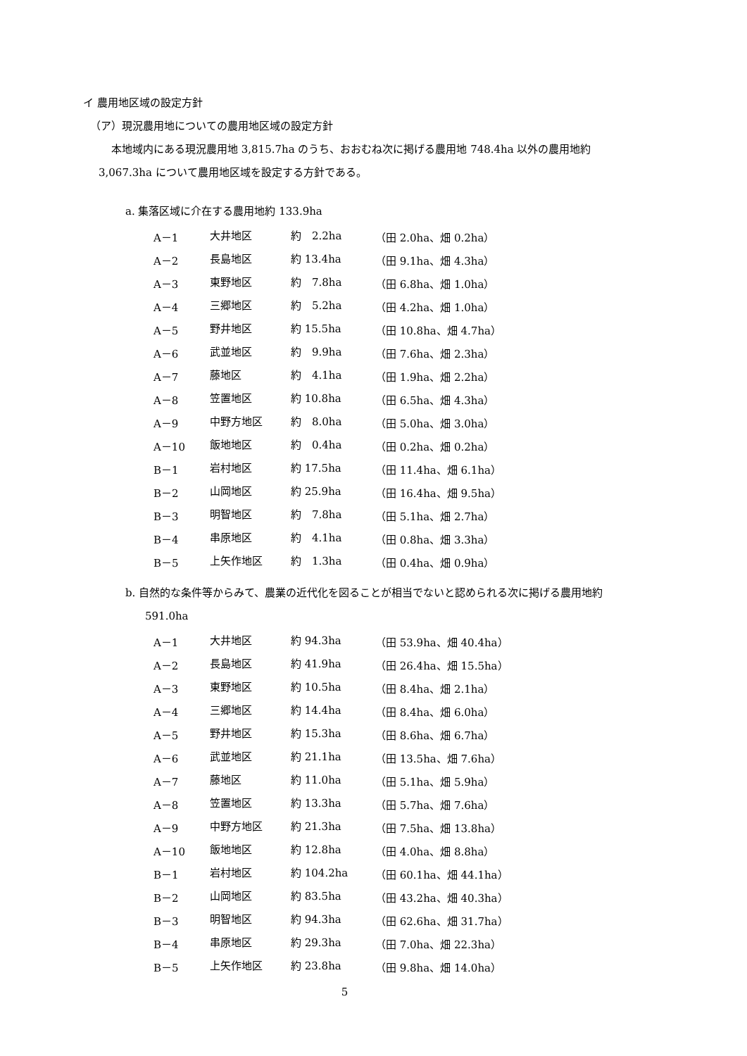イ 農用地区域の設定方針
（ア）現況農用地についての農用地区域の設定方針
本地域内にある現況農用地 3,815.7ha のうち、おおむね次に掲げる農用地 748.4ha 以外の農用地約
3,067.3ha について農用地区域を設定する方針である。
a. 集落区域に介在する農用地約 133.9ha
| A－1 | 大井地区 | 約 2.2ha | （田 2.0ha、畑 0.2ha） |
| A－2 | 長島地区 | 約 13.4ha | （田 9.1ha、畑 4.3ha） |
| A－3 | 東野地区 | 約 7.8ha | （田 6.8ha、畑 1.0ha） |
| A－4 | 三郷地区 | 約 5.2ha | （田 4.2ha、畑 1.0ha） |
| A－5 | 野井地区 | 約 15.5ha | （田 10.8ha、畑 4.7ha） |
| A－6 | 武並地区 | 約 9.9ha | （田 7.6ha、畑 2.3ha） |
| A－7 | 藤地区 | 約 4.1ha | （田 1.9ha、畑 2.2ha） |
| A－8 | 笠置地区 | 約 10.8ha | （田 6.5ha、畑 4.3ha） |
| A－9 | 中野方地区 | 約 8.0ha | （田 5.0ha、畑 3.0ha） |
| A－10 | 飯地地区 | 約 0.4ha | （田 0.2ha、畑 0.2ha） |
| B－1 | 岩村地区 | 約 17.5ha | （田 11.4ha、畑 6.1ha） |
| B－2 | 山岡地区 | 約 25.9ha | （田 16.4ha、畑 9.5ha） |
| B－3 | 明智地区 | 約 7.8ha | （田 5.1ha、畑 2.7ha） |
| B－4 | 串原地区 | 約 4.1ha | （田 0.8ha、畑 3.3ha） |
| B－5 | 上矢作地区 | 約 1.3ha | （田 0.4ha、畑 0.9ha） |
b. 自然的な条件等からみて、農業の近代化を図ることが相当でないと認められる次に掲げる農用地約
591.0ha
| A－1 | 大井地区 | 約 94.3ha | （田 53.9ha、畑 40.4ha） |
| A－2 | 長島地区 | 約 41.9ha | （田 26.4ha、畑 15.5ha） |
| A－3 | 東野地区 | 約 10.5ha | （田 8.4ha、畑 2.1ha） |
| A－4 | 三郷地区 | 約 14.4ha | （田 8.4ha、畑 6.0ha） |
| A－5 | 野井地区 | 約 15.3ha | （田 8.6ha、畑 6.7ha） |
| A－6 | 武並地区 | 約 21.1ha | （田 13.5ha、畑 7.6ha） |
| A－7 | 藤地区 | 約 11.0ha | （田 5.1ha、畑 5.9ha） |
| A－8 | 笠置地区 | 約 13.3ha | （田 5.7ha、畑 7.6ha） |
| A－9 | 中野方地区 | 約 21.3ha | （田 7.5ha、畑 13.8ha） |
| A－10 | 飯地地区 | 約 12.8ha | （田 4.0ha、畑 8.8ha） |
| B－1 | 岩村地区 | 約 104.2ha | （田 60.1ha、畑 44.1ha） |
| B－2 | 山岡地区 | 約 83.5ha | （田 43.2ha、畑 40.3ha） |
| B－3 | 明智地区 | 約 94.3ha | （田 62.6ha、畑 31.7ha） |
| B－4 | 串原地区 | 約 29.3ha | （田 7.0ha、畑 22.3ha） |
| B－5 | 上矢作地区 | 約 23.8ha | （田 9.8ha、畑 14.0ha） |
5